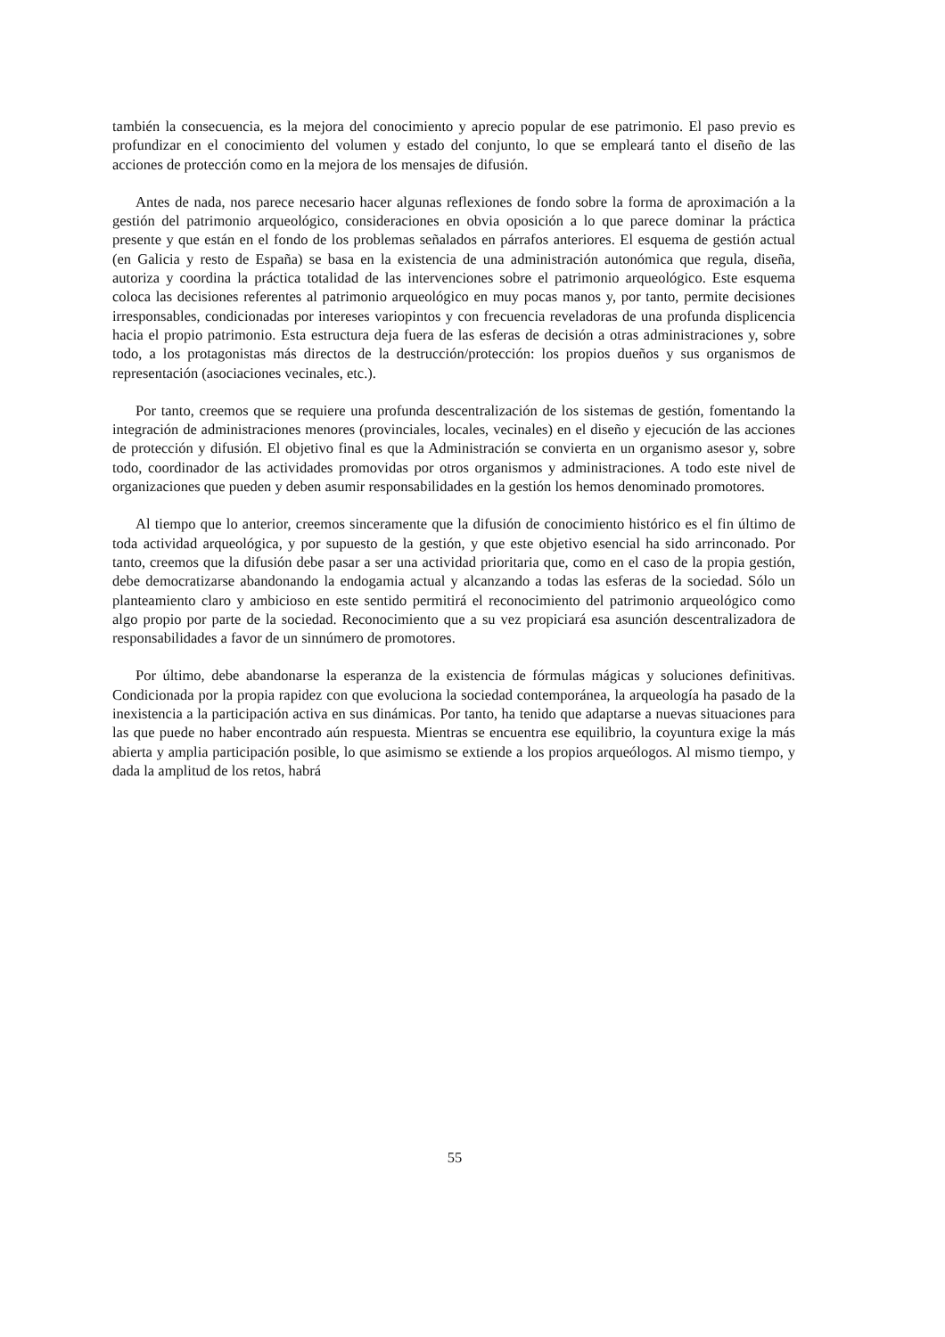también la consecuencia, es la mejora del conocimiento y aprecio popular de ese patrimonio. El paso previo es profundizar en el conocimiento del volumen y estado del conjunto, lo que se empleará tanto el diseño de las acciones de protección como en la mejora de los mensajes de difusión.
Antes de nada, nos parece necesario hacer algunas reflexiones de fondo sobre la forma de aproximación a la gestión del patrimonio arqueológico, consideraciones en obvia oposición a lo que parece dominar la práctica presente y que están en el fondo de los problemas señalados en párrafos anteriores. El esquema de gestión actual (en Galicia y resto de España) se basa en la existencia de una administración autonómica que regula, diseña, autoriza y coordina la práctica totalidad de las intervenciones sobre el patrimonio arqueológico. Este esquema coloca las decisiones referentes al patrimonio arqueológico en muy pocas manos y, por tanto, permite decisiones irresponsables, condicionadas por intereses variopintos y con frecuencia reveladoras de una profunda displicencia hacia el propio patrimonio. Esta estructura deja fuera de las esferas de decisión a otras administraciones y, sobre todo, a los protagonistas más directos de la destrucción/protección: los propios dueños y sus organismos de representación (asociaciones vecinales, etc.).
Por tanto, creemos que se requiere una profunda descentralización de los sistemas de gestión, fomentando la integración de administraciones menores (provinciales, locales, vecinales) en el diseño y ejecución de las acciones de protección y difusión. El objetivo final es que la Administración se convierta en un organismo asesor y, sobre todo, coordinador de las actividades promovidas por otros organismos y administraciones. A todo este nivel de organizaciones que pueden y deben asumir responsabilidades en la gestión los hemos denominado promotores.
Al tiempo que lo anterior, creemos sinceramente que la difusión de conocimiento histórico es el fin último de toda actividad arqueológica, y por supuesto de la gestión, y que este objetivo esencial ha sido arrinconado. Por tanto, creemos que la difusión debe pasar a ser una actividad prioritaria que, como en el caso de la propia gestión, debe democratizarse abandonando la endogamia actual y alcanzando a todas las esferas de la sociedad. Sólo un planteamiento claro y ambicioso en este sentido permitirá el reconocimiento del patrimonio arqueológico como algo propio por parte de la sociedad. Reconocimiento que a su vez propiciará esa asunción descentralizadora de responsabilidades a favor de un sinnúmero de promotores.
Por último, debe abandonarse la esperanza de la existencia de fórmulas mágicas y soluciones definitivas. Condicionada por la propia rapidez con que evoluciona la sociedad contemporánea, la arqueología ha pasado de la inexistencia a la participación activa en sus dinámicas. Por tanto, ha tenido que adaptarse a nuevas situaciones para las que puede no haber encontrado aún respuesta. Mientras se encuentra ese equilibrio, la coyuntura exige la más abierta y amplia participación posible, lo que asimismo se extiende a los propios arqueólogos. Al mismo tiempo, y dada la amplitud de los retos, habrá
55